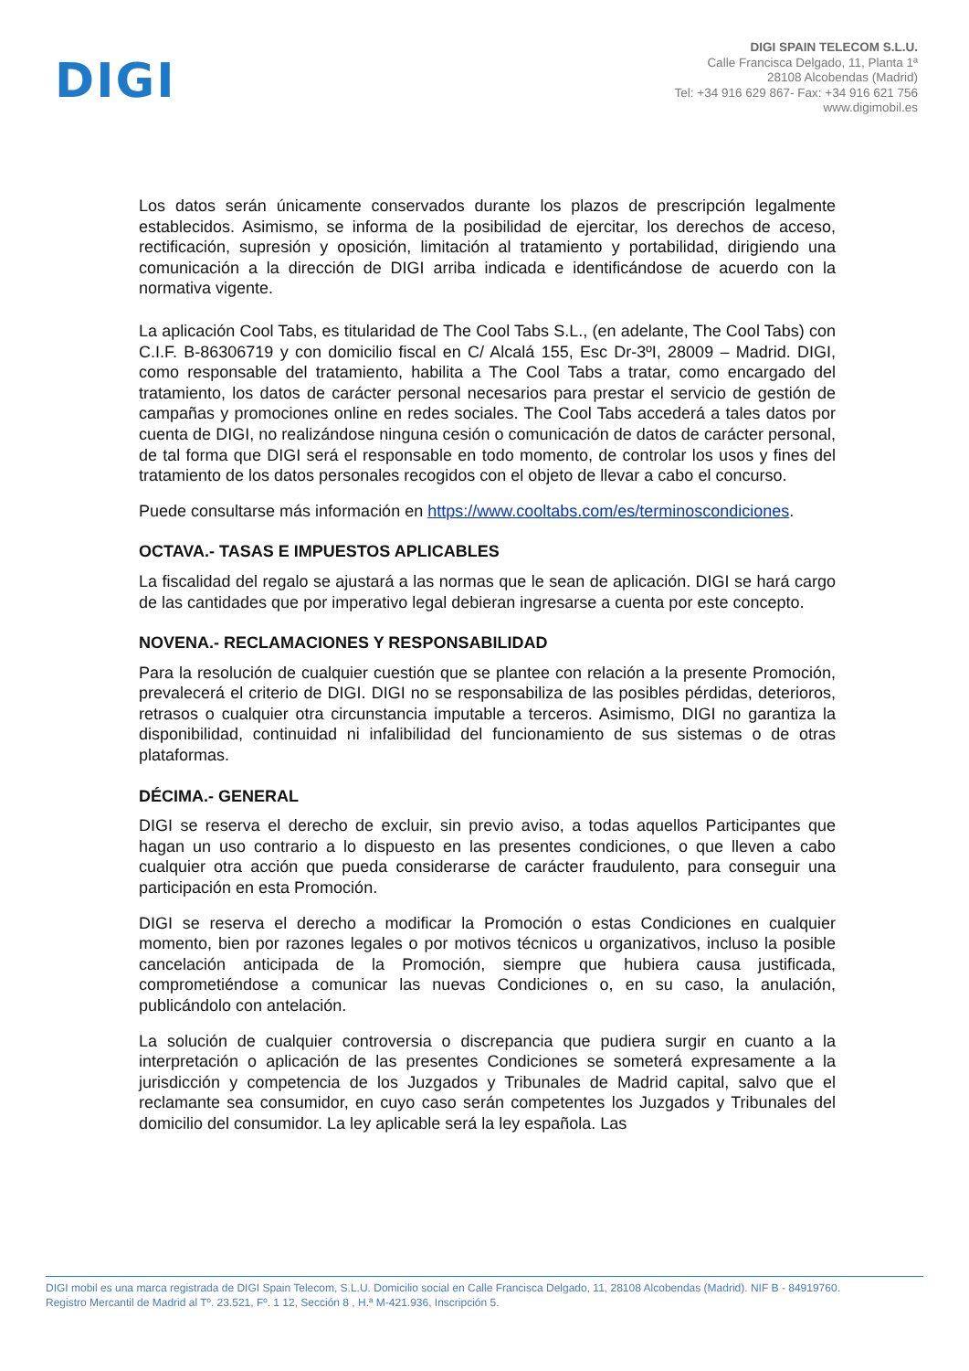DIGI
DIGI SPAIN TELECOM S.L.U.
Calle Francisca Delgado, 11, Planta 1ª
28108 Alcobendas (Madrid)
Tel: +34 916 629 867- Fax: +34 916 621 756
www.digimobil.es
Los datos serán únicamente conservados durante los plazos de prescripción legalmente establecidos. Asimismo, se informa de la posibilidad de ejercitar, los derechos de acceso, rectificación, supresión y oposición, limitación al tratamiento y portabilidad, dirigiendo una comunicación a la dirección de DIGI arriba indicada e identificándose de acuerdo con la normativa vigente.
La aplicación Cool Tabs, es titularidad de The Cool Tabs S.L., (en adelante, The Cool Tabs) con C.I.F. B-86306719 y con domicilio fiscal en C/ Alcalá 155, Esc Dr-3ºI, 28009 – Madrid. DIGI, como responsable del tratamiento, habilita a The Cool Tabs a tratar, como encargado del tratamiento, los datos de carácter personal necesarios para prestar el servicio de gestión de campañas y promociones online en redes sociales. The Cool Tabs accederá a tales datos por cuenta de DIGI, no realizándose ninguna cesión o comunicación de datos de carácter personal, de tal forma que DIGI será el responsable en todo momento, de controlar los usos y fines del tratamiento de los datos personales recogidos con el objeto de llevar a cabo el concurso.
Puede consultarse más información en https://www.cooltabs.com/es/terminoscondiciones.
OCTAVA.- TASAS E IMPUESTOS APLICABLES
La fiscalidad del regalo se ajustará a las normas que le sean de aplicación. DIGI se hará cargo de las cantidades que por imperativo legal debieran ingresarse a cuenta por este concepto.
NOVENA.- RECLAMACIONES Y RESPONSABILIDAD
Para la resolución de cualquier cuestión que se plantee con relación a la presente Promoción, prevalecerá el criterio de DIGI. DIGI no se responsabiliza de las posibles pérdidas, deterioros, retrasos o cualquier otra circunstancia imputable a terceros. Asimismo, DIGI no garantiza la disponibilidad, continuidad ni infalibilidad del funcionamiento de sus sistemas o de otras plataformas.
DÉCIMA.- GENERAL
DIGI se reserva el derecho de excluir, sin previo aviso, a todas aquellos Participantes que hagan un uso contrario a lo dispuesto en las presentes condiciones, o que lleven a cabo cualquier otra acción que pueda considerarse de carácter fraudulento, para conseguir una participación en esta Promoción.
DIGI se reserva el derecho a modificar la Promoción o estas Condiciones en cualquier momento, bien por razones legales o por motivos técnicos u organizativos, incluso la posible cancelación anticipada de la Promoción, siempre que hubiera causa justificada, comprometiéndose a comunicar las nuevas Condiciones o, en su caso, la anulación, publicándolo con antelación.
La solución de cualquier controversia o discrepancia que pudiera surgir en cuanto a la interpretación o aplicación de las presentes Condiciones se someterá expresamente a la jurisdicción y competencia de los Juzgados y Tribunales de Madrid capital, salvo que el reclamante sea consumidor, en cuyo caso serán competentes los Juzgados y Tribunales del domicilio del consumidor. La ley aplicable será la ley española. Las
DIGI mobil es una marca registrada de DIGI Spain Telecom, S.L.U. Domicilio social en Calle Francisca Delgado, 11, 28108 Alcobendas (Madrid). NIF B - 84919760.
Registro Mercantil de Madrid al Tº. 23.521, Fº. 1 12, Sección 8 , H.ª M-421.936, Inscripción 5.